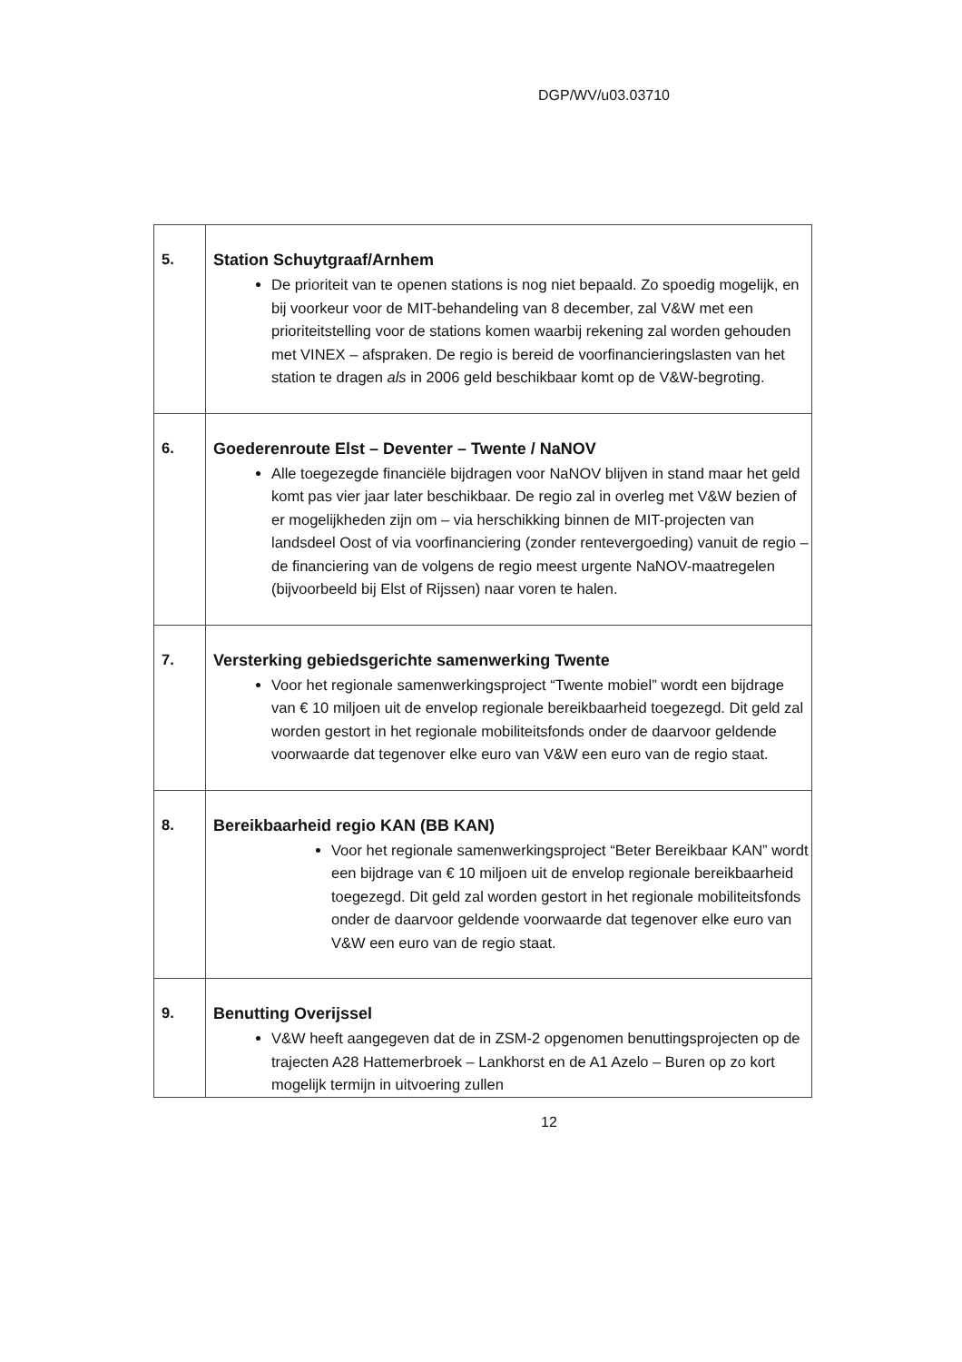DGP/WV/u03.03710
| 5. | Station Schuytgraaf/Arnhem De prioriteit van te openen stations is nog niet bepaald. Zo spoedig mogelijk, en bij voorkeur voor de MIT-behandeling van 8 december, zal V&W met een prioriteitstelling voor de stations komen waarbij rekening zal worden gehouden met VINEX – afspraken. De regio is bereid de voorfinancieringslasten van het station te dragen als in 2006 geld beschikbaar komt op de V&W-begroting. |
| 6. | Goederenroute Elst – Deventer – Twente / NaNOV Alle toegezegde financiële bijdragen voor NaNOV blijven in stand maar het geld komt pas vier jaar later beschikbaar. De regio zal in overleg met V&W bezien of er mogelijkheden zijn om – via herschikking binnen de MIT-projecten van landsdeel Oost of via voorfinanciering (zonder rentevergoeding) vanuit de regio – de financiering van de volgens de regio meest urgente NaNOV-maatregelen (bijvoorbeeld bij Elst of Rijssen) naar voren te halen. |
| 7. | Versterking gebiedsgerichte samenwerking Twente Voor het regionale samenwerkingsproject “Twente mobiel” wordt een bijdrage van € 10 miljoen uit de envelop regionale bereikbaarheid toegezegd. Dit geld zal worden gestort in het regionale mobiliteitsfonds onder de daarvoor geldende voorwaarde dat tegenover elke euro van V&W een euro van de regio staat. |
| 8. | Bereikbaarheid regio KAN (BB KAN) Voor het regionale samenwerkingsproject “Beter Bereikbaar KAN” wordt een bijdrage van € 10 miljoen uit de envelop regionale bereikbaarheid toegezegd. Dit geld zal worden gestort in het regionale mobiliteitsfonds onder de daarvoor geldende voorwaarde dat tegenover elke euro van V&W een euro van de regio staat. |
| 9. | Benutting Overijssel V&W heeft aangegeven dat de in ZSM-2 opgenomen benuttingsprojecten op de trajecten A28 Hattemerbroek – Lankhorst en de A1 Azelo – Buren op zo kort mogelijk termijn in uitvoering zullen |
12